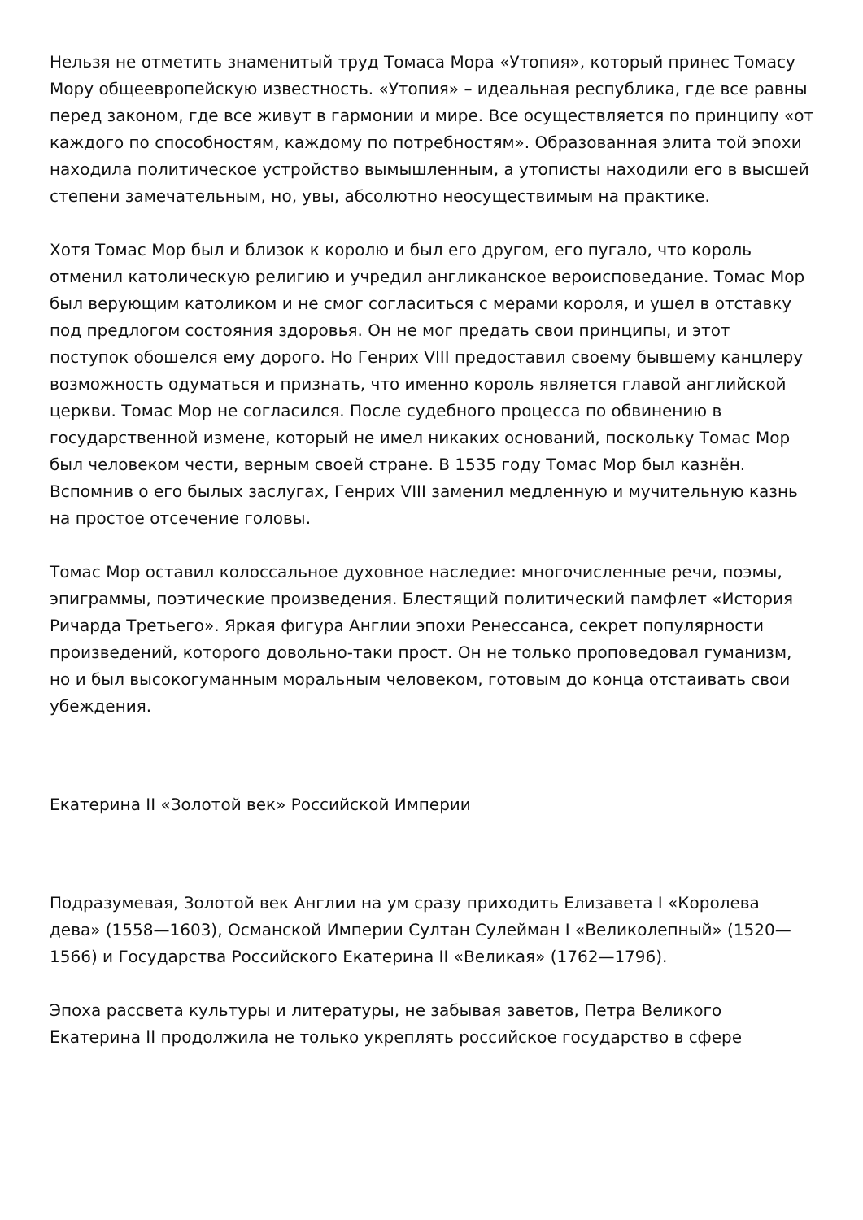Нельзя не отметить знаменитый труд Томаса Мора «Утопия», который принес Томасу Мору общеевропейскую известность. «Утопия» – идеальная республика, где все равны перед законом, где все живут в гармонии и мире. Все осуществляется по принципу «от каждого по способностям, каждому по потребностям». Образованная элита той эпохи находила политическое устройство вымышленным, а утописты находили его в высшей степени замечательным, но, увы, абсолютно неосуществимым на практике.
Хотя Томас Мор был и близок к королю и был его другом, его пугало, что король отменил католическую религию и учредил англиканское вероисповедание. Томас Мор был верующим католиком и не смог согласиться с мерами короля, и ушел в отставку под предлогом состояния здоровья. Он не мог предать свои принципы, и этот поступок обошелся ему дорого. Но Генрих VIII предоставил своему бывшему канцлеру возможность одуматься и признать, что именно король является главой английской церкви. Томас Мор не согласился. После судебного процесса по обвинению в государственной измене, который не имел никаких оснований, поскольку Томас Мор был человеком чести, верным своей стране. В 1535 году Томас Мор был казнён. Вспомнив о его былых заслугах, Генрих VIII заменил медленную и мучительную казнь на простое отсечение головы.
Томас Мор оставил колоссальное духовное наследие: многочисленные речи, поэмы, эпиграммы, поэтические произведения. Блестящий политический памфлет «История Ричарда Третьего». Яркая фигура Англии эпохи Ренессанса, секрет популярности произведений, которого довольно-таки прост. Он не только проповедовал гуманизм, но и был высокогуманным моральным человеком, готовым до конца отстаивать свои убеждения.
Екатерина II «Золотой век» Российской Империи
Подразумевая, Золотой век Англии на ум сразу приходить Елизавета I «Королева дева» (1558—1603), Османской Империи Султан Сулейман I «Великолепный» (1520—1566) и Государства Российского Екатерина II «Великая» (1762—1796).
Эпоха рассвета культуры и литературы, не забывая заветов, Петра Великого Екатерина II продолжила не только укреплять российское государство в сфере